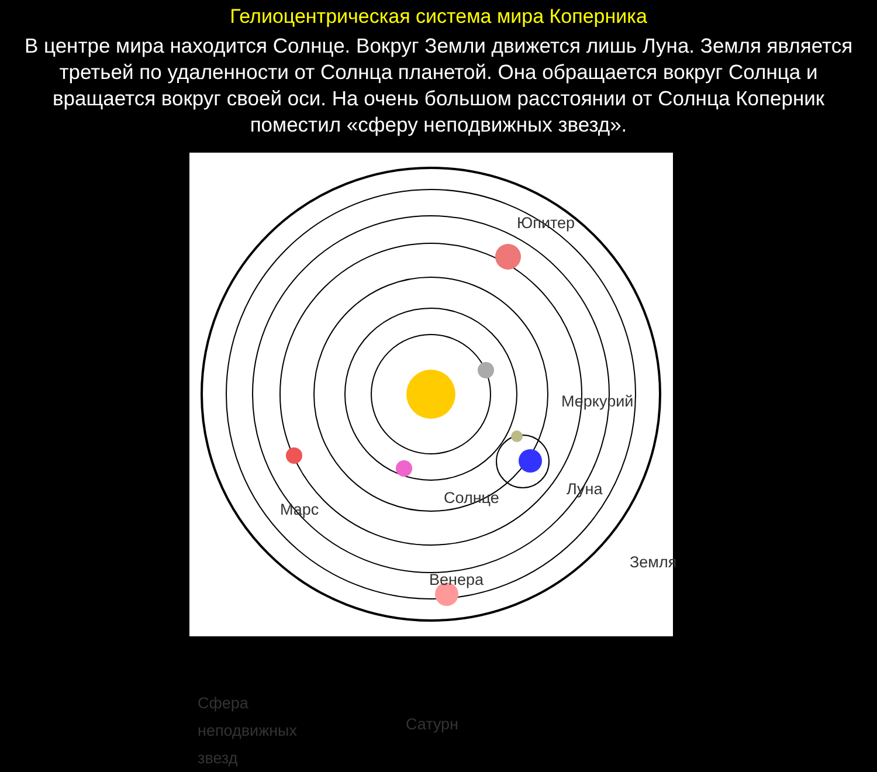Гелиоцентрическая система мира Коперника
В центре мира находится Солнце. Вокруг Земли движется лишь Луна. Земля является третьей по удаленности от Солнца планетой. Она обращается вокруг Солнца и вращается вокруг своей оси. На очень большом расстоянии от Солнца Коперник поместил «сферу неподвижных звезд».
Юпитер
Меркурий
Луна Солнце
Марс
Земля
Венера
Сатурн
Сфера
неподвижных
звезд